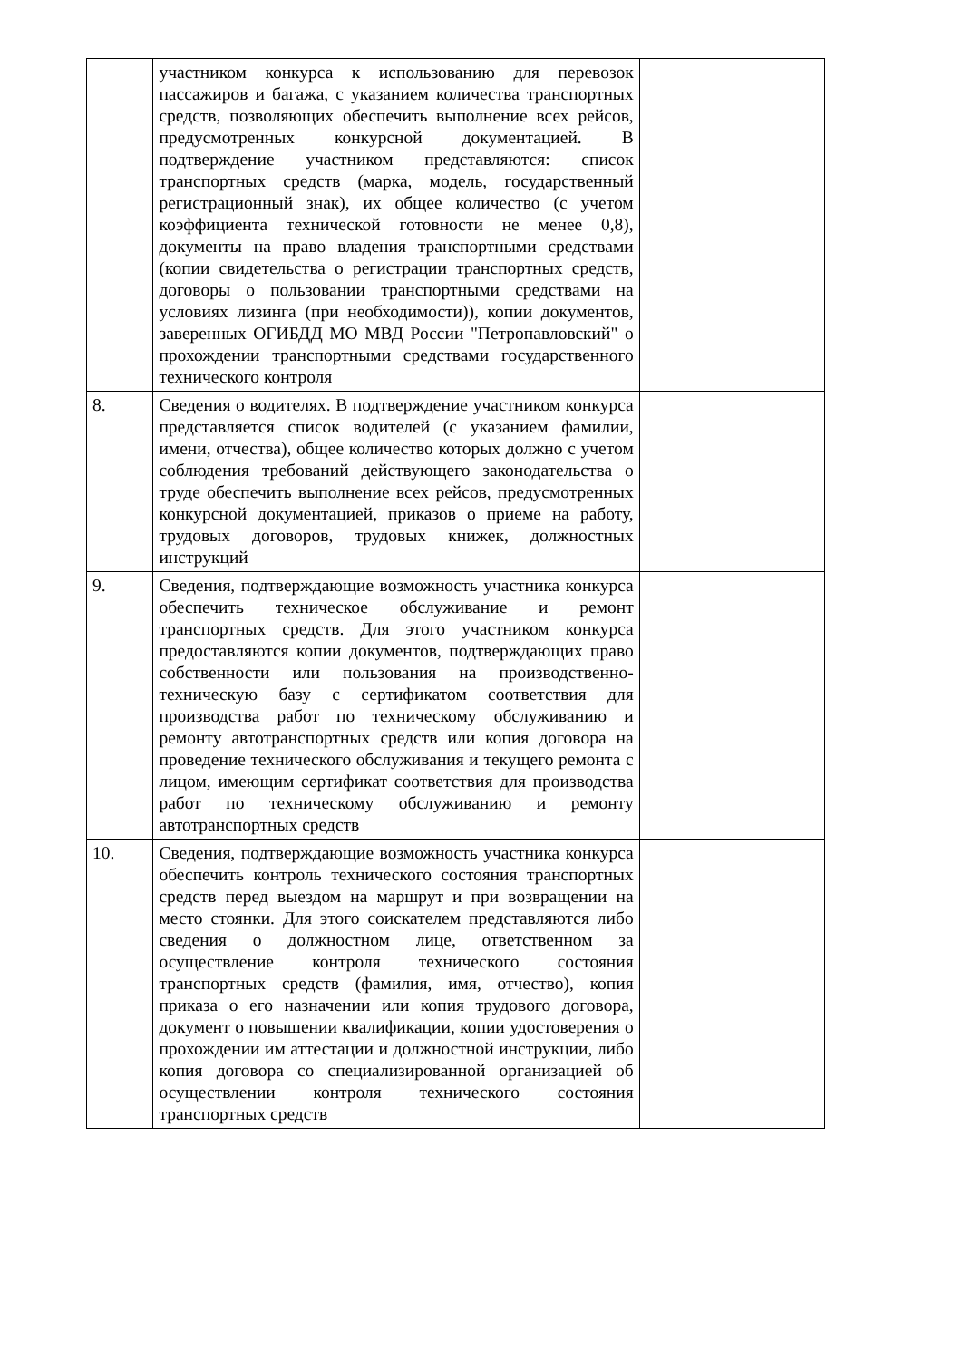| | участником конкурса к использованию для перевозок пассажиров и багажа, с указанием количества транспортных средств, позволяющих обеспечить выполнение всех рейсов, предусмотренных конкурсной документацией. В подтверждение участником представляются: список транспортных средств (марка, модель, государственный регистрационный знак), их общее количество (с учетом коэффициента технической готовности не менее 0,8), документы на право владения транспортными средствами (копии свидетельства о регистрации транспортных средств, договоры о пользовании транспортными средствами на условиях лизинга (при необходимости)), копии документов, заверенных ОГИБДД МО МВД России "Петропавловский" о прохождении транспортными средствами государственного технического контроля | |
| 8. | Сведения о водителях. В подтверждение участником конкурса представляется список водителей (с указанием фамилии, имени, отчества), общее количество которых должно с учетом соблюдения требований действующего законодательства о труде обеспечить выполнение всех рейсов, предусмотренных конкурсной документацией, приказов о приеме на работу, трудовых договоров, трудовых книжек, должностных инструкций | |
| 9. | Сведения, подтверждающие возможность участника конкурса обеспечить техническое обслуживание и ремонт транспортных средств. Для этого участником конкурса предоставляются копии документов, подтверждающих право собственности или пользования на производственно-техническую базу с сертификатом соответствия для производства работ по техническому обслуживанию и ремонту автотранспортных средств или копия договора на проведение технического обслуживания и текущего ремонта с лицом, имеющим сертификат соответствия для производства работ по техническому обслуживанию и ремонту автотранспортных средств | |
| 10. | Сведения, подтверждающие возможность участника конкурса обеспечить контроль технического состояния транспортных средств перед выездом на маршрут и при возвращении на место стоянки. Для этого соискателем представляются либо сведения о должностном лице, ответственном за осуществление контроля технического состояния транспортных средств (фамилия, имя, отчество), копия приказа о его назначении или копия трудового договора, документ о повышении квалификации, копии удостоверения о прохождении им аттестации и должностной инструкции, либо копия договора со специализированной организацией об осуществлении контроля технического состояния транспортных средств | |